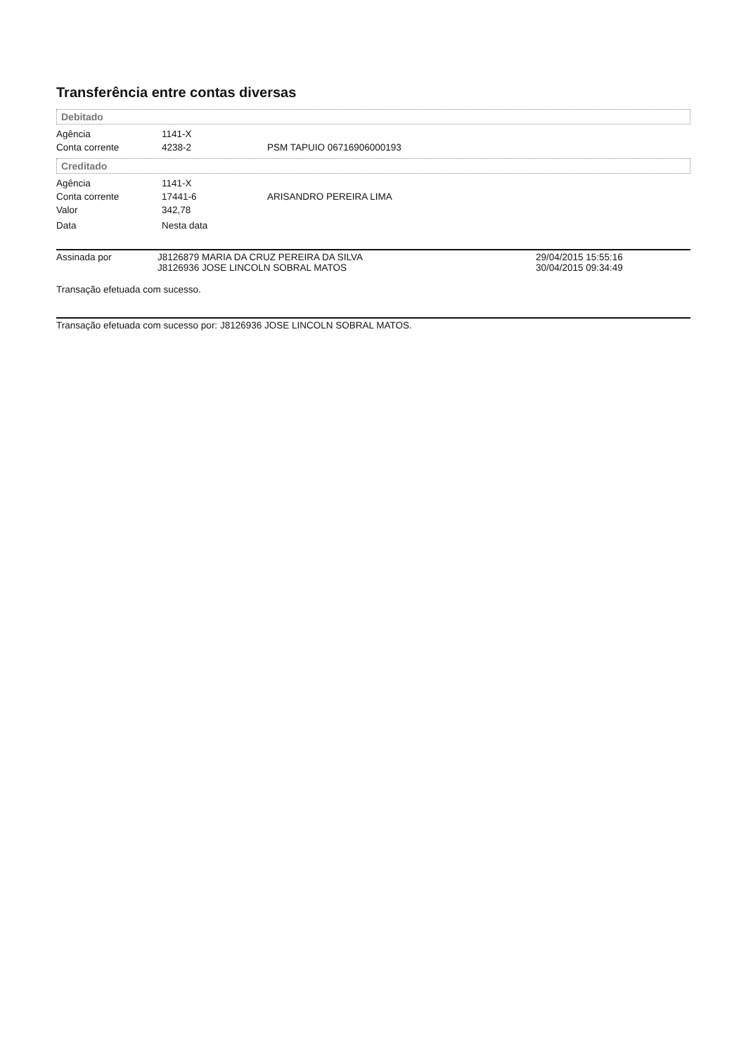Transferência entre contas diversas
Debitado
Agência 1141-X
Conta corrente 4238-2 PSM TAPUIO 06716906000193
Creditado
Agência 1141-X
Conta corrente 17441-6 ARISANDRO PEREIRA LIMA
Valor 342,78
Data Nesta data
Assinada por J8126879 MARIA DA CRUZ PEREIRA DA SILVA
J8126936 JOSE LINCOLN SOBRAL MATOS
29/04/2015 15:55:16
30/04/2015 09:34:49
Transação efetuada com sucesso.
Transação efetuada com sucesso por: J8126936 JOSE LINCOLN SOBRAL MATOS.